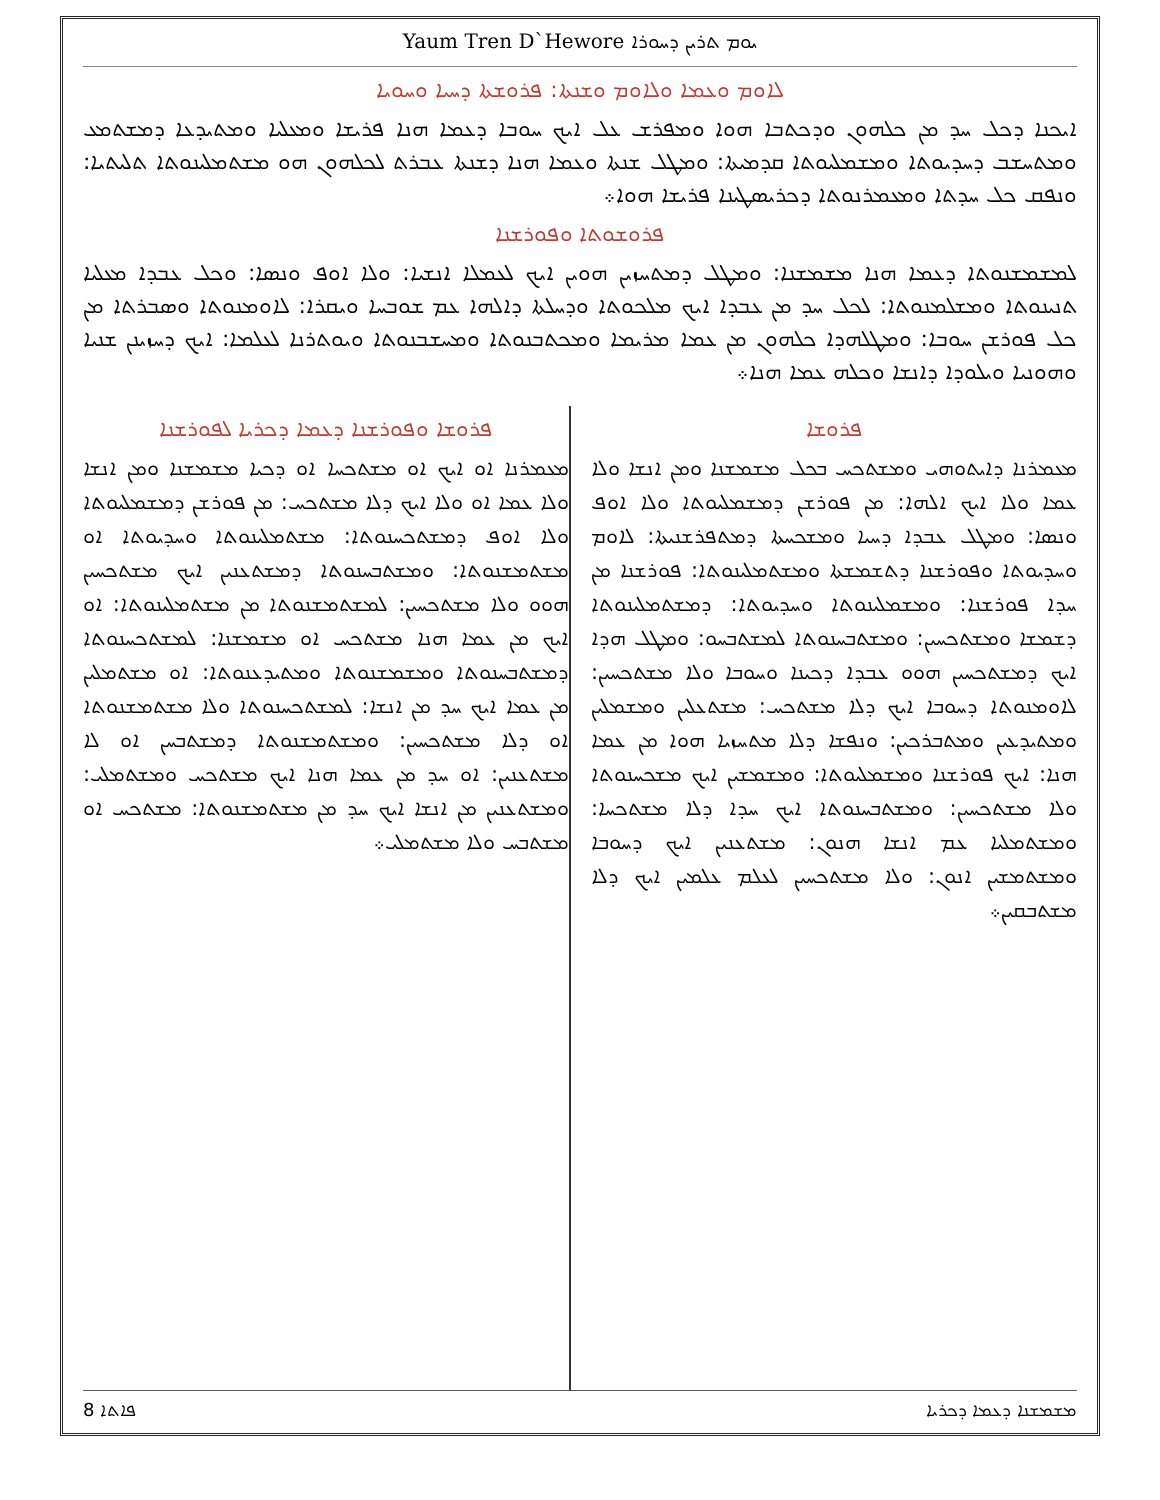Yaum Tren D`Hewore ܝܘܡ ܬܪܝܢ ܕܚܘܪܐ
ܠܐܘܡ ܘܥܡܐ ܘܠܐܘܡ ܘܫܢܬܐ: ܦܪܘܫܬܐ ܕܚܝܐ ܘܚܘܝܐ
ܐܝܟܢܐ ܕܟܠ ܚܕ ܡܢ ܟܠܗܘܢ ܘܕܟܬܒܐ ܗܘܐ ܘܡܦܪܫ ܥܠ ܐܝܟ ܚܘܒܐ ܕܥܡܐ ܗܢܐ ܦܪܝܫܐ ܘܡܥܠܝܐ ܘܡܬܝܕܥܐ ܕܡܫܬܡܥ ܘܡܬܚܫܒ ܕܚܕܝܘܬܐ ܘܡܫܡܠܝܘܬܐ ܩܕܡܝܬܐ: ܘܡܛܠ ܫܢܬܐ ܘܥܡܐ ܗܢܐ ܕܫܢܬܐ ܥܒܪܬ ܠܟܠܗܘܢ ܗܘ ܡܫܬܡܠܝܢܘܬܐ ܬܠܝܬܝܐ: ܘܢܦܩ ܟܠ ܚܕܬܐ ܘܡܥܡܪܢܘܬܐ ܕܟܪܝܣܛܝܢܐ ܦܪܝܫܐ ܗܘܐ܀
ܦܪܘܫܘܬܐ ܘܦܘܪܫܢܐ
ܠܡܫܡܫܢܘܬܐ ܕܥܡܐ ܗܢܐ ܡܫܡܫܢܐ: ܘܡܛܠ ܕܡܬܚܙܝܢ ܗܘܝܢ ܐܝܟ ܠܥܡܠܐ ܐܢܫܝܐ: ܘܠܐ ܐܘܦ ܘܢܣܐ: ܘܟܠ ܥܒܕܐ ܡܥܠܝܐ ܬܢܝܢܘܬܐ ܘܡܫܠܡܢܘܬܐ: ܠܟܠ ܚܕ ܡܢ ܥܒܕܐ ܐܝܟ ܡܠܟܘܬܐ ܘܕܚܠܬܐ ܕܐܠܗܐ ܥܡ ܫܘܒܚܐ ܘܝܩܪܐ: ܠܐܘܡܢܘܬܐ ܘܣܒܪܬܐ ܡܢ ܟܠ ܦܘܪܫܢ ܚܘܒܐ: ܘܡܛܠܗܕܐ ܟܠܗܘܢ ܡܢ ܥܡܐ ܡܪܝܡܐ ܘܡܟܬܒܢܘܬܐ ܘܡܚܫܒܢܘܬܐ ܘܝܘܬܪܢܐ ܠܥܠܡܐ: ܐܝܟ ܕܚܙܝܢܢ ܫܢܝܐ ܘܗܘܢܝܐ ܘܝܠܘܕܐ ܕܐܢܫܐ ܘܟܠܗ ܥܡܐ ܗܢܐ܀
ܦܪܘܫܐ
ܡܥܡܪܢܐ ܕܐܝܬܘܗܝ ܘܡܫܬܟܚ ܒܟܠ ܡܫܡܫܢܐ ܘܡܢ ܐܢܫܐ ܘܠܐ ܥܡܐ ܘܠܐ ܐܝܟ ܐܠܗܐ: ܡܢ ܦܘܪܫܢ ܕܡܫܡܠܝܘܬܐ ܘܠܐ ܐܘܦ ܘܢܣܐ: ܘܡܛܠ ܥܒܕܐ ܕܚܝܐ ܘܡܫܟܚܬܐ ܕܡܬܦܪܫܢܝܬܐ: ܠܐܘܡ ܘܚܕܝܘܬܐ ܘܦܘܪܫܢܐ ܕܬܫܡܫܬܐ ܘܡܫܬܡܠܝܢܘܬܐ: ܦܘܪܫܢܐ ܡܢ ܚܕܐ ܦܘܪܫܢܐ: ܘܡܫܡܠܝܢܘܬܐ ܘܚܕܝܘܬܐ: ܕܡܫܬܡܠܝܢܘܬܐ ܕܫܡܫܐ ܘܡܫܬܟܚܝܢ: ܘܡܫܬܒܚܢܘܬܐ ܠܡܫܬܒܚܘ: ܘܡܛܠ ܗܕܐ ܐܝܟ ܕܡܫܬܟܚܝܢ ܗܘܘ ܥܒܕܐ ܕܟܝܢܐ ܘܚܘܒܐ ܘܠܐ ܡܫܬܟܚܝܢ: ܠܐܘܡܢܘܬܐ ܕܚܘܒܐ ܐܝܟ ܕܠܐ ܡܫܬܟܚ: ܡܫܬܥܠܝܢ ܘܡܫܡܠܝܢ ܘܡܬܝܕܥܝܢ ܘܡܬܒܪܟܝܢ: ܘܢܦܫܐ ܕܠܐ ܡܬܚܙܝܐ ܗܘܐ ܡܢ ܥܡܐ ܗܢܐ: ܐܝܟ ܦܘܪܫܢܐ ܘܡܫܡܠܝܘܬܐ: ܘܡܫܡܫܝܢ ܐܝܟ ܡܫܟܚܢܘܬܐ ܘܠܐ ܡܫܬܟܚܝܢ: ܘܡܫܬܒܚܢܘܬܐ ܐܝܟ ܚܕܐ ܕܠܐ ܡܫܬܟܚܐ: ܘܡܫܬܡܠܝܐ ܥܡ ܐܢܫܐ ܗܢܘܢ: ܡܫܬܥܢܝܢ ܐܝܟ ܕܚܘܒܐ ܘܡܫܬܡܫܝܢ ܐܢܘܢ: ܘܠܐ ܡܫܬܟܚܝܢ ܠܥܠܡ ܥܠܡܝܢ ܐܝܟ ܕܠܐ ܡܫܬܒܩܝܢ܀
ܦܪܘܫܐ ܘܦܘܪܫܢܐ ܕܥܡܐ ܕܟܪܝܐ ܠܦܘܪܫܢܐ
ܡܥܡܪܢܐ ܐܘ ܐܝܟ ܐܘ ܡܫܬܟܚܐ ܐܘ ܕܟܝܐ ܡܫܡܫܢܐ ܘܡܢ ܐܢܫܐ ܘܠܐ ܥܡܐ ܐܘ ܘܠܐ ܐܝܟ ܕܠܐ ܡܫܬܟܚ: ܡܢ ܦܘܪܫܢ ܕܡܫܡܠܝܘܬܐ ܘܠܐ ܐܘܦ ܕܡܫܬܟܚܢܘܬܐ: ܡܫܬܡܠܝܢܘܬܐ ܘܚܕܝܘܬܐ ܐܘ ܡܫܬܡܫܢܘܬܐ: ܘܡܫܬܒܚܢܘܬܐ ܕܡܫܬܥܢܝܢ ܐܝܟ ܡܫܬܟܚܝܢ ܗܘܘ ܘܠܐ ܡܫܬܟܚܝܢ: ܠܡܫܬܡܫܢܘܬܐ ܡܢ ܡܫܬܡܠܝܢܘܬܐ: ܐܘ ܐܝܟ ܡܢ ܥܡܐ ܗܢܐ ܡܫܬܟܚ ܐܘ ܡܫܡܫܢܐ: ܠܡܫܬܟܚܢܘܬܐ ܕܡܫܬܒܚܢܘܬܐ ܘܡܫܡܫܢܘܬܐ ܘܡܬܝܕܥܢܘܬܐ: ܐܘ ܡܫܬܡܠܝܢ ܡܢ ܥܡܐ ܐܝܟ ܚܕ ܡܢ ܐܢܫܐ: ܠܡܫܬܟܚܢܘܬܐ ܘܠܐ ܡܫܬܡܫܢܘܬܐ ܐܘ ܕܠܐ ܡܫܬܟܚܝܢ: ܘܡܫܬܡܫܢܘܬܐ ܕܡܫܬܒܚܢ ܐܘ ܠܐ ܡܫܬܥܢܝܢ: ܐܘ ܚܕ ܡܢ ܥܡܐ ܗܢܐ ܐܝܟ ܡܫܬܟܚ ܘܡܫܬܡܠܝ: ܘܡܫܬܥܢܝܢ ܡܢ ܐܢܫܐ ܐܝܟ ܚܕ ܡܢ ܡܫܬܡܫܢܘܬܐ: ܡܫܬܟܚ ܐܘ ܡܫܬܒܚ ܘܠܐ ܡܫܬܡܠܝ܀
8 ܦܐܬܐ ܡܫܡܫܢܐ ܕܥܡܐ ܕܟܪܝܐ